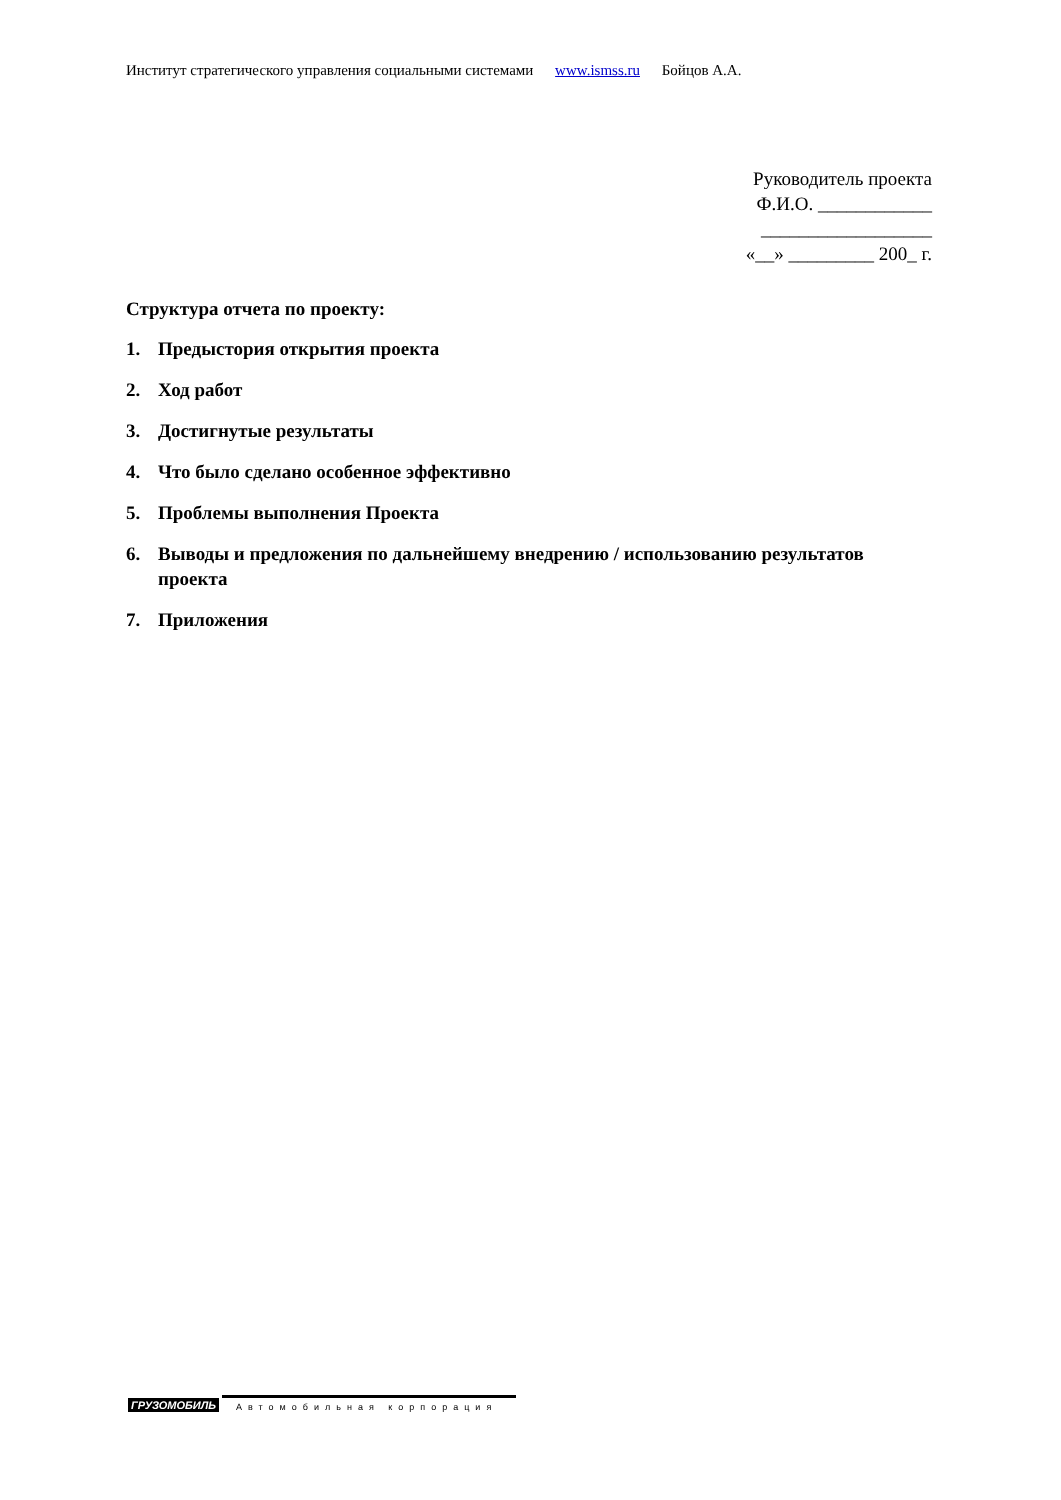Институт стратегического управления социальными системами www.ismss.ru Бойцов А.А.
Руководитель проекта
Ф.И.О. ____________
__________________
«__» _________ 200_ г.
Структура отчета по проекту:
1. Предыстория открытия проекта
2. Ход работ
3. Достигнутые результаты
4. Что было сделано особенное эффективно
5. Проблемы выполнения Проекта
6. Выводы и предложения по дальнейшему внедрению / использованию результатов проекта
7. Приложения
ГРУЗОМОБИЛЬ
Автомобильная корпорация